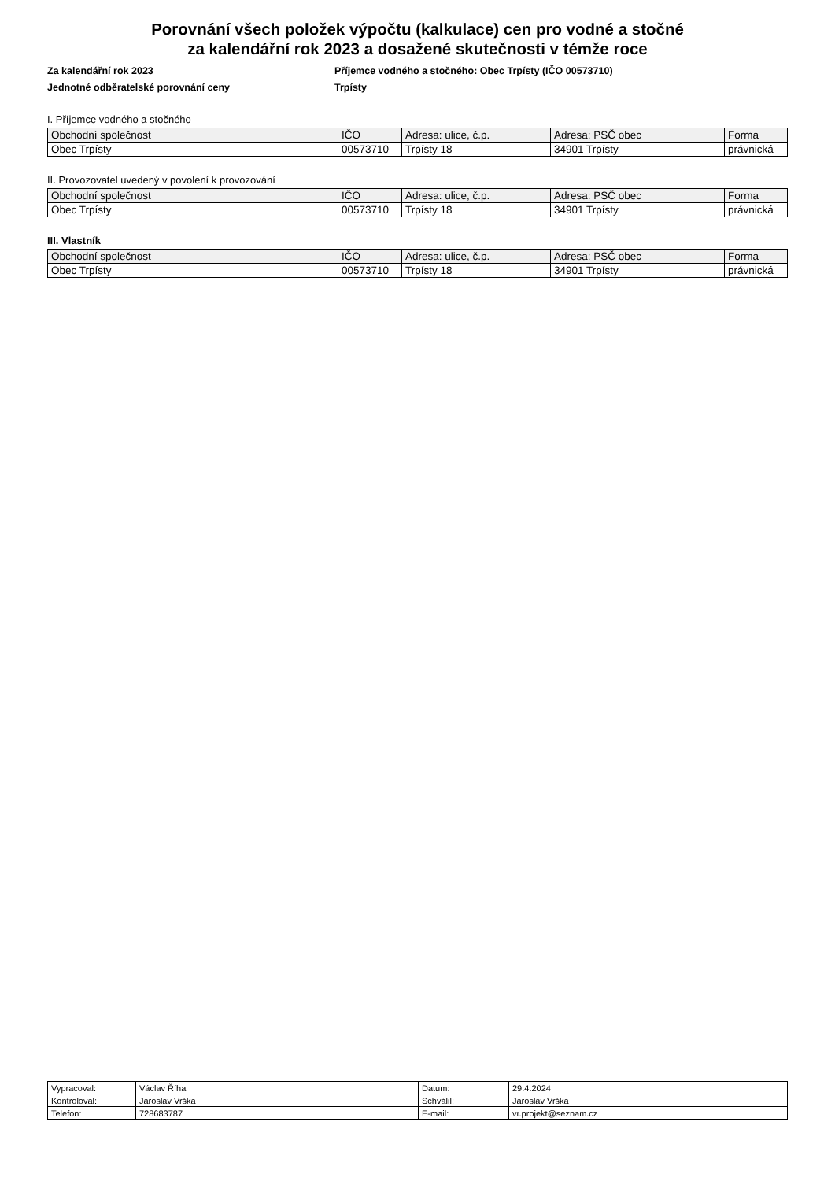Porovnání všech položek výpočtu (kalkulace) cen pro vodné a stočné
za kalendářní rok 2023 a dosažené skutečnosti v témže roce
Za kalendářní rok 2023
Jednotné odběratelské porovnání ceny
Příjemce vodného a stočného: Obec Trpísty (IČO 00573710)
Trpísty
I. Příjemce vodného a stočného
| Obchodní společnost | IČO | Adresa: ulice, č.p. | Adresa: PSČ obec | Forma |
| --- | --- | --- | --- | --- |
| Obec Trpísty | 00573710 | Trpísty 18 | 34901 Trpísty | právnická |
II. Provozovatel uvedený v povolení k provozování
| Obchodní společnost | IČO | Adresa: ulice, č.p. | Adresa: PSČ obec | Forma |
| --- | --- | --- | --- | --- |
| Obec Trpísty | 00573710 | Trpísty 18 | 34901 Trpísty | právnická |
III. Vlastník
| Obchodní společnost | IČO | Adresa: ulice, č.p. | Adresa: PSČ obec | Forma |
| --- | --- | --- | --- | --- |
| Obec Trpísty | 00573710 | Trpísty 18 | 34901 Trpísty | právnická |
| Vypracoval: | Václav Říha | Datum: | 29.4.2024 |
| Kontroloval: | Jaroslav Vrška | Schválil: | Jaroslav Vrška |
| Telefon: | 728683787 | E-mail: | vr.projekt@seznam.cz |